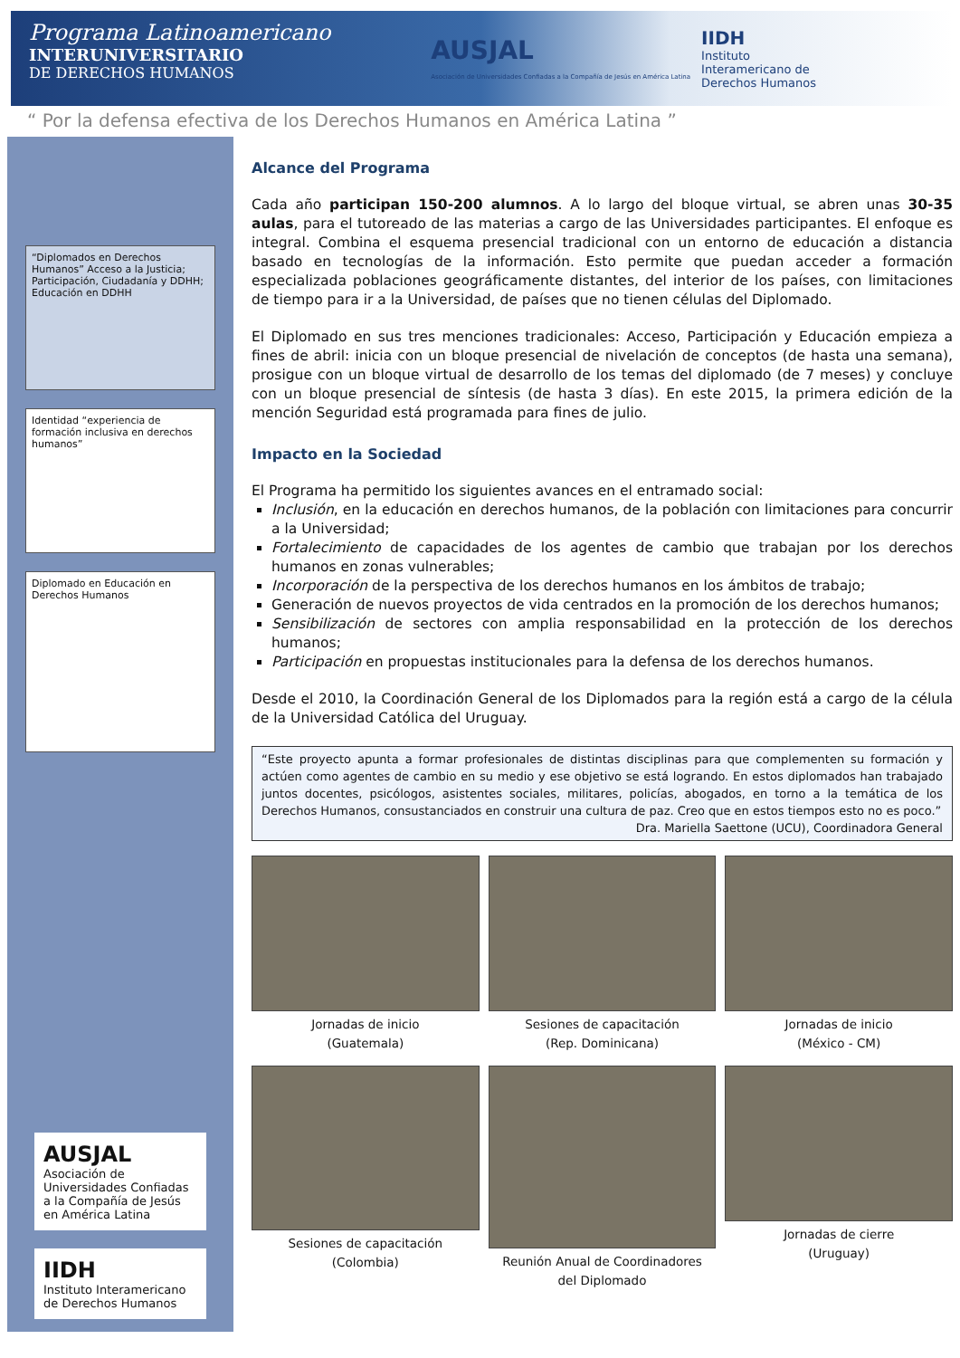Programa Latinoamericano
INTERUNIVERSITARIO
DE DERECHOS HUMANOS
AUSJAL
Asociación de Universidades Confiadas a la Compañía de Jesús en América Latina
IIDH
Instituto
Interamericano de
Derechos Humanos
“ Por la defensa efectiva de los Derechos Humanos en América Latina ”
“Diplomados en Derechos Humanos” Acceso a la Justicia; Participación, Ciudadanía y DDHH; Educación en DDHH
Identidad “experiencia de formación inclusiva en derechos humanos”
Diplomado en Educación en Derechos Humanos
AUSJAL
Asociación de Universidades Confiadas a la Compañía de Jesús en América Latina
IIDH
Instituto Interamericano de Derechos Humanos
Alcance del Programa
Cada año participan 150-200 alumnos. A lo largo del bloque virtual, se abren unas 30-35 aulas, para el tutoreado de las materias a cargo de las Universidades participantes. El enfoque es integral. Combina el esquema presencial tradicional con un entorno de educación a distancia basado en tecnologías de la información. Esto permite que puedan acceder a formación especializada poblaciones geográficamente distantes, del interior de los países, con limitaciones de tiempo para ir a la Universidad, de países que no tienen células del Diplomado.
El Diplomado en sus tres menciones tradicionales: Acceso, Participación y Educación empieza a fines de abril: inicia con un bloque presencial de nivelación de conceptos (de hasta una semana), prosigue con un bloque virtual de desarrollo de los temas del diplomado (de 7 meses) y concluye con un bloque presencial de síntesis (de hasta 3 días). En este 2015, la primera edición de la mención Seguridad está programada para fines de julio.
Impacto en la Sociedad
El Programa ha permitido los siguientes avances en el entramado social:
Inclusión, en la educación en derechos humanos, de la población con limitaciones para concurrir a la Universidad;
Fortalecimiento de capacidades de los agentes de cambio que trabajan por los derechos humanos en zonas vulnerables;
Incorporación de la perspectiva de los derechos humanos en los ámbitos de trabajo;
Generación de nuevos proyectos de vida centrados en la promoción de los derechos humanos;
Sensibilización de sectores con amplia responsabilidad en la protección de los derechos humanos;
Participación en propuestas institucionales para la defensa de los derechos humanos.
Desde el 2010, la Coordinación General de los Diplomados para la región está a cargo de la célula de la Universidad Católica del Uruguay.
“Este proyecto apunta a formar profesionales de distintas disciplinas para que complementen su formación y actúen como agentes de cambio en su medio y ese objetivo se está logrando. En estos diplomados han trabajado juntos docentes, psicólogos, asistentes sociales, militares, policías, abogados, en torno a la temática de los Derechos Humanos, consustanciados en construir una cultura de paz. Creo que en estos tiempos esto no es poco.”
Dra. Mariella Saettone (UCU), Coordinadora General
Jornadas de inicio
(Guatemala)
Sesiones de capacitación
(Rep. Dominicana)
Jornadas de inicio
(México - CM)
Sesiones de capacitación
(Colombia)
Reunión Anual de Coordinadores
del Diplomado
Jornadas de cierre
(Uruguay)